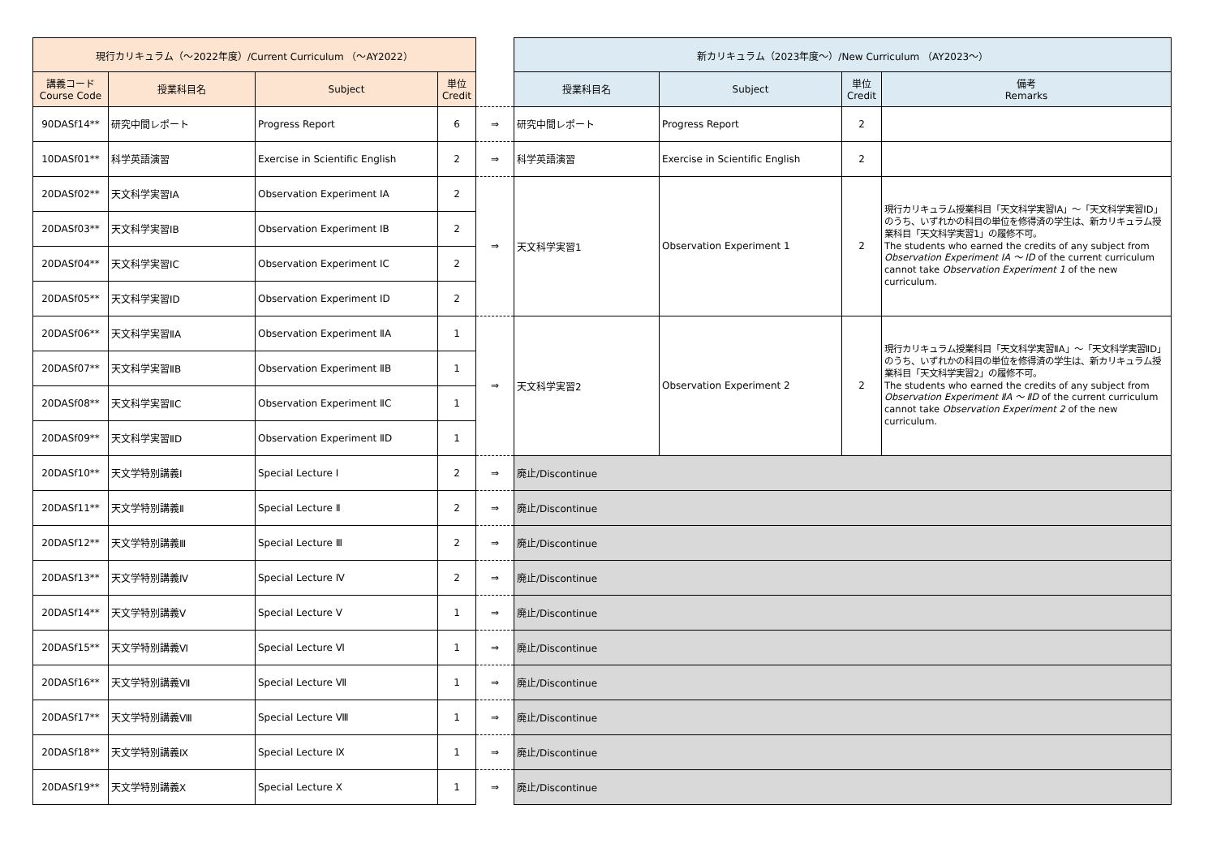| 現行カリキュラム（～2022年度）/Current Curriculum （～AY2022） | | | | | 新カリキュラム（2023年度～）/New Curriculum （AY2023～） | | | |
| 講義コード Course Code | 授業科目名 | Subject | 単位 Credit | | 授業科目名 | Subject | 単位 Credit | 備考 Remarks |
| 90DASf14** | 研究中間レポート | Progress Report | 6 | ⇒ | 研究中間レポート | Progress Report | 2 | |
| 10DASf01** | 科学英語演習 | Exercise in Scientific English | 2 | ⇒ | 科学英語演習 | Exercise in Scientific English | 2 | |
| 20DASf02** | 天文科学実習ⅠA | Observation Experiment ⅠA | 2 | ⇒ | 天文科学実習1 | Observation Experiment 1 | 2 | 現行カリキュラム授業科目「天文科学実習ⅠA」～「天文科学実習ⅠD」のうち、いずれかの科目の単位を修得済の学生は、新カリキュラム授業科目「天文科学実習1」の履修不可。 The students who earned the credits of any subject from Observation Experiment ⅠA ～ ⅠD of the current curriculum cannot take Observation Experiment 1 of the new curriculum. |
| 20DASf03** | 天文科学実習ⅠB | Observation Experiment ⅠB | 2 | | | | | |
| 20DASf04** | 天文科学実習ⅠC | Observation Experiment ⅠC | 2 | | | | | |
| 20DASf05** | 天文科学実習ⅠD | Observation Experiment ⅠD | 2 | | | | | |
| 20DASf06** | 天文科学実習ⅡA | Observation Experiment ⅡA | 1 | ⇒ | 天文科学実習2 | Observation Experiment 2 | 2 | 現行カリキュラム授業科目「天文科学実習ⅡA」～「天文科学実習ⅡD」のうち、いずれかの科目の単位を修得済の学生は、新カリキュラム授業科目「天文科学実習2」の履修不可。 The students who earned the credits of any subject from Observation Experiment ⅡA ～ ⅡD of the current curriculum cannot take Observation Experiment 2 of the new curriculum. |
| 20DASf07** | 天文科学実習ⅡB | Observation Experiment ⅡB | 1 | | | | | |
| 20DASf08** | 天文科学実習ⅡC | Observation Experiment ⅡC | 1 | | | | | |
| 20DASf09** | 天文科学実習ⅡD | Observation Experiment ⅡD | 1 | | | | | |
| 20DASf10** | 天文学特別講義Ⅰ | Special Lecture Ⅰ | 2 | ⇒ | 廃止/Discontinue | | | |
| 20DASf11** | 天文学特別講義Ⅱ | Special Lecture Ⅱ | 2 | ⇒ | 廃止/Discontinue | | | |
| 20DASf12** | 天文学特別講義Ⅲ | Special Lecture Ⅲ | 2 | ⇒ | 廃止/Discontinue | | | |
| 20DASf13** | 天文学特別講義Ⅳ | Special Lecture Ⅳ | 2 | ⇒ | 廃止/Discontinue | | | |
| 20DASf14** | 天文学特別講義Ⅴ | Special Lecture Ⅴ | 1 | ⇒ | 廃止/Discontinue | | | |
| 20DASf15** | 天文学特別講義Ⅵ | Special Lecture Ⅵ | 1 | ⇒ | 廃止/Discontinue | | | |
| 20DASf16** | 天文学特別講義Ⅶ | Special Lecture Ⅶ | 1 | ⇒ | 廃止/Discontinue | | | |
| 20DASf17** | 天文学特別講義Ⅷ | Special Lecture Ⅷ | 1 | ⇒ | 廃止/Discontinue | | | |
| 20DASf18** | 天文学特別講義Ⅸ | Special Lecture Ⅸ | 1 | ⇒ | 廃止/Discontinue | | | |
| 20DASf19** | 天文学特別講義Ⅹ | Special Lecture Ⅹ | 1 | ⇒ | 廃止/Discontinue | | | |